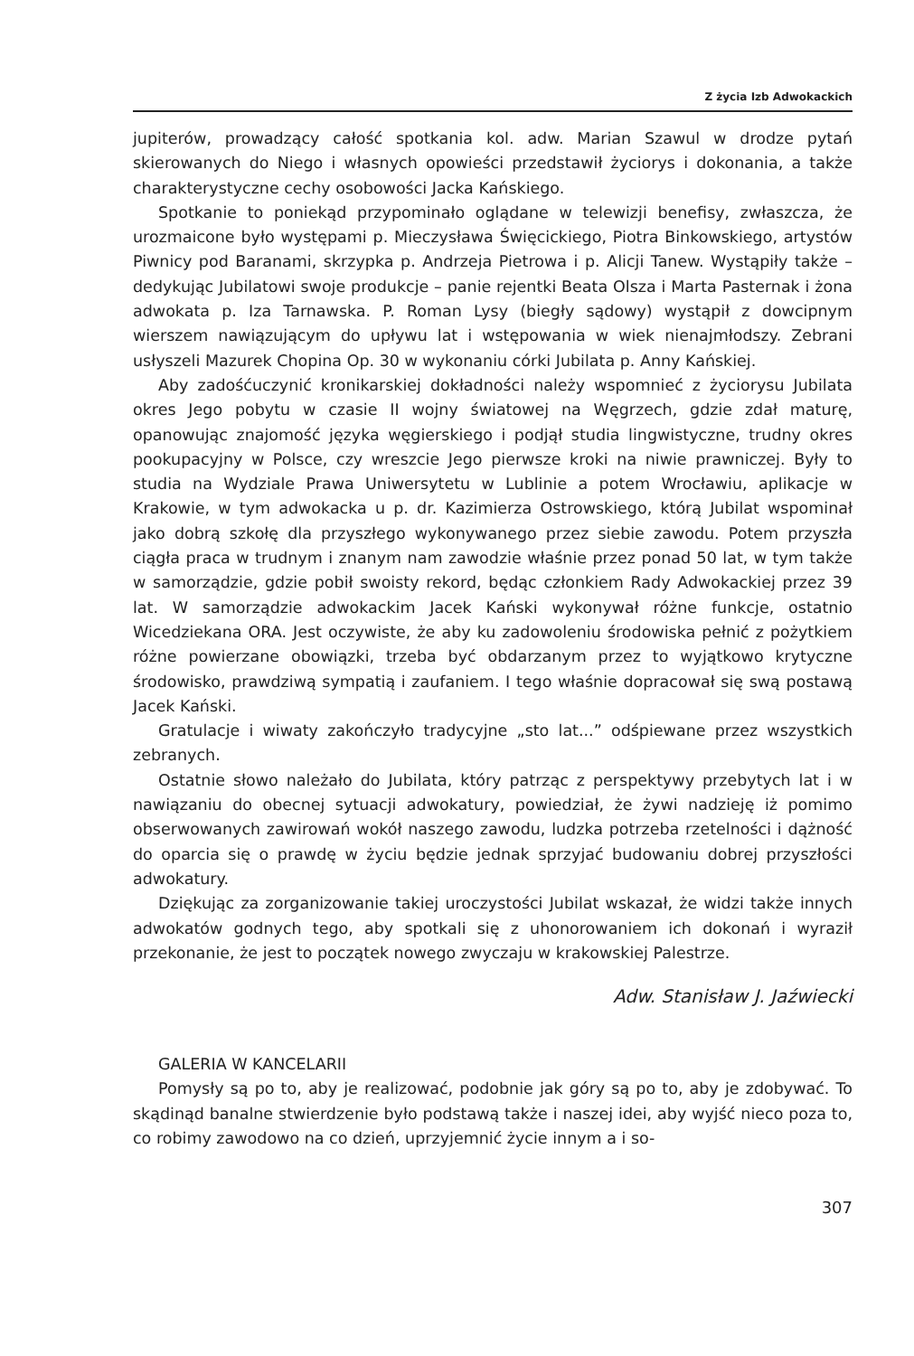Z życia Izb Adwokackich
jupiterów, prowadzący całość spotkania kol. adw. Marian Szawul w drodze pytań skierowanych do Niego i własnych opowieści przedstawił życiorys i dokonania, a także charakterystyczne cechy osobowości Jacka Kańskiego.
Spotkanie to poniekąd przypominało oglądane w telewizji benefisy, zwłaszcza, że urozmaicone było występami p. Mieczysława Święcickiego, Piotra Binkowskiego, artystów Piwnicy pod Baranami, skrzypka p. Andrzeja Pietrowa i p. Alicji Tanew. Wystąpiły także – dedykując Jubilatowi swoje produkcje – panie rejentki Beata Olsza i Marta Pasternak i żona adwokata p. Iza Tarnawska. P. Roman Lysy (biegły sądowy) wystąpił z dowcipnym wierszem nawiązującym do upływu lat i wstępowania w wiek nienajmłodszy. Zebrani usłyszeli Mazurek Chopina Op. 30 w wykonaniu córki Jubilata p. Anny Kańskiej.
Aby zadośćuczynić kronikarskiej dokładności należy wspomnieć z życiorysu Jubilata okres Jego pobytu w czasie II wojny światowej na Węgrzech, gdzie zdał maturę, opanowując znajomość języka węgierskiego i podjął studia lingwistyczne, trudny okres pookupacyjny w Polsce, czy wreszcie Jego pierwsze kroki na niwie prawniczej. Były to studia na Wydziale Prawa Uniwersytetu w Lublinie a potem Wrocławiu, aplikacje w Krakowie, w tym adwokacka u p. dr. Kazimierza Ostrowskiego, którą Jubilat wspominał jako dobrą szkołę dla przyszłego wykonywanego przez siebie zawodu. Potem przyszła ciągła praca w trudnym i znanym nam zawodzie właśnie przez ponad 50 lat, w tym także w samorządzie, gdzie pobił swoisty rekord, będąc członkiem Rady Adwokackiej przez 39 lat. W samorządzie adwokackim Jacek Kański wykonywał różne funkcje, ostatnio Wicedziekana ORA. Jest oczywiste, że aby ku zadowoleniu środowiska pełnić z pożytkiem różne powierzane obowiązki, trzeba być obdarzanym przez to wyjątkowo krytyczne środowisko, prawdziwą sympatią i zaufaniem. I tego właśnie dopracował się swą postawą Jacek Kański.
Gratulacje i wiwaty zakończyło tradycyjne „sto lat...” odśpiewane przez wszystkich zebranych.
Ostatnie słowo należało do Jubilata, który patrząc z perspektywy przebytych lat i w nawiązaniu do obecnej sytuacji adwokatury, powiedział, że żywi nadzieję iż pomimo obserwowanych zawirowań wokół naszego zawodu, ludzka potrzeba rzetelności i dążność do oparcia się o prawdę w życiu będzie jednak sprzyjać budowaniu dobrej przyszłości adwokatury.
Dziękując za zorganizowanie takiej uroczystości Jubilat wskazał, że widzi także innych adwokatów godnych tego, aby spotkali się z uhonorowaniem ich dokonań i wyraził przekonanie, że jest to początek nowego zwyczaju w krakowskiej Palestrze.
Adw. Stanisław J. Jaźwiecki
GALERIA W KANCELARII
Pomysły są po to, aby je realizować, podobnie jak góry są po to, aby je zdobywać. To skądinąd banalne stwierdzenie było podstawą także i naszej idei, aby wyjść nieco poza to, co robimy zawodowo na co dzień, uprzyjemnić życie innym a i so-
307